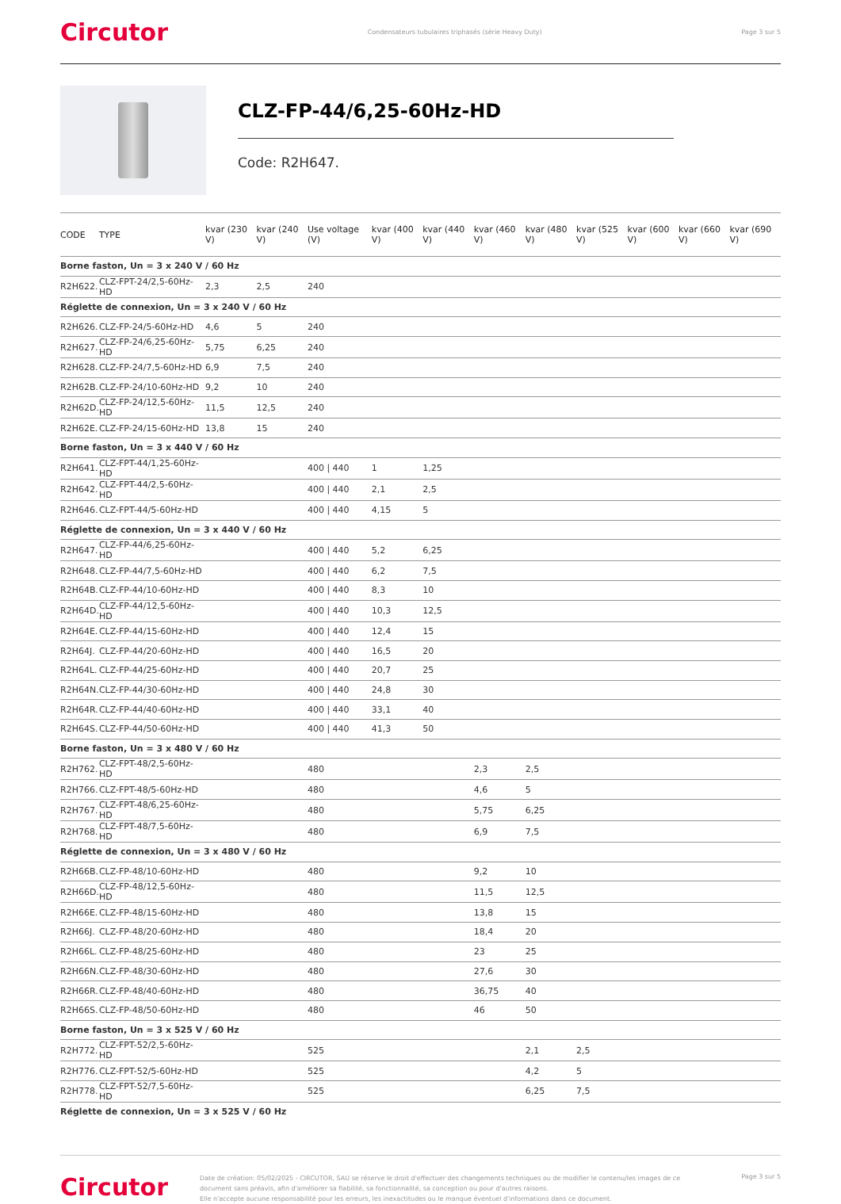Circutor Condensateurs tubulaires triphasés (série Heavy Duty) Page 3 sur 5
CLZ-FP-44/6,25-60Hz-HD
Code: R2H647.
| CODE | TYPE | kvar (230 V) | kvar (240 V) | Use voltage (V) | kvar (400 V) | kvar (440 V) | kvar (460 V) | kvar (480 V) | kvar (525 V) | kvar (600 V) | kvar (660 V) | kvar (690 V) |
| --- | --- | --- | --- | --- | --- | --- | --- | --- | --- | --- | --- | --- |
| Borne faston, Un = 3 x 240 V / 60 Hz | | | | | | | | | | | | |
| R2H622. | CLZ-FPT-24/2,5-60Hz-HD | 2,3 | 2,5 | 240 | | | | | | | | |
| Réglette de connexion, Un = 3 x 240 V / 60 Hz | | | | | | | | | | | | |
| R2H626. | CLZ-FP-24/5-60Hz-HD | 4,6 | 5 | 240 | | | | | | | | |
| R2H627. | CLZ-FP-24/6,25-60Hz-HD | 5,75 | 6,25 | 240 | | | | | | | | |
| R2H628. | CLZ-FP-24/7,5-60Hz-HD | 6,9 | 7,5 | 240 | | | | | | | | |
| R2H62B. | CLZ-FP-24/10-60Hz-HD | 9,2 | 10 | 240 | | | | | | | | |
| R2H62D. | CLZ-FP-24/12,5-60Hz-HD | 11,5 | 12,5 | 240 | | | | | | | | |
| R2H62E. | CLZ-FP-24/15-60Hz-HD | 13,8 | 15 | 240 | | | | | | | | |
| Borne faston, Un = 3 x 440 V / 60 Hz | | | | | | | | | | | | |
| R2H641. | CLZ-FPT-44/1,25-60Hz-HD | | | 400 / 440 | 1 | 1,25 | | | | | | |
| R2H642. | CLZ-FPT-44/2,5-60Hz-HD | | | 400 / 440 | 2,1 | 2,5 | | | | | | |
| R2H646. | CLZ-FPT-44/5-60Hz-HD | | | 400 / 440 | 4,15 | 5 | | | | | | |
| Réglette de connexion, Un = 3 x 440 V / 60 Hz | | | | | | | | | | | | |
| R2H647. | CLZ-FP-44/6,25-60Hz-HD | | | 400 / 440 | 5,2 | 6,25 | | | | | | |
| R2H648. | CLZ-FP-44/7,5-60Hz-HD | | | 400 / 440 | 6,2 | 7,5 | | | | | | |
| R2H64B. | CLZ-FP-44/10-60Hz-HD | | | 400 / 440 | 8,3 | 10 | | | | | | |
| R2H64D. | CLZ-FP-44/12,5-60Hz-HD | | | 400 / 440 | 10,3 | 12,5 | | | | | | |
| R2H64E. | CLZ-FP-44/15-60Hz-HD | | | 400 / 440 | 12,4 | 15 | | | | | | |
| R2H64J. | CLZ-FP-44/20-60Hz-HD | | | 400 / 440 | 16,5 | 20 | | | | | | |
| R2H64L. | CLZ-FP-44/25-60Hz-HD | | | 400 / 440 | 20,7 | 25 | | | | | | |
| R2H64N. | CLZ-FP-44/30-60Hz-HD | | | 400 / 440 | 24,8 | 30 | | | | | | |
| R2H64R. | CLZ-FP-44/40-60Hz-HD | | | 400 / 440 | 33,1 | 40 | | | | | | |
| R2H64S. | CLZ-FP-44/50-60Hz-HD | | | 400 / 440 | 41,3 | 50 | | | | | | |
| Borne faston, Un = 3 x 480 V / 60 Hz | | | | | | | | | | | | |
| R2H762. | CLZ-FPT-48/2,5-60Hz-HD | | | 480 | | | 2,3 | 2,5 | | | | |
| R2H766. | CLZ-FPT-48/5-60Hz-HD | | | 480 | | | 4,6 | 5 | | | | |
| R2H767. | CLZ-FPT-48/6,25-60Hz-HD | | | 480 | | | 5,75 | 6,25 | | | | |
| R2H768. | CLZ-FPT-48/7,5-60Hz-HD | | | 480 | | | 6,9 | 7,5 | | | | |
| Réglette de connexion, Un = 3 x 480 V / 60 Hz | | | | | | | | | | | | |
| R2H66B. | CLZ-FP-48/10-60Hz-HD | | | 480 | | | 9,2 | 10 | | | | |
| R2H66D. | CLZ-FP-48/12,5-60Hz-HD | | | 480 | | | 11,5 | 12,5 | | | | |
| R2H66E. | CLZ-FP-48/15-60Hz-HD | | | 480 | | | 13,8 | 15 | | | | |
| R2H66J. | CLZ-FP-48/20-60Hz-HD | | | 480 | | | 18,4 | 20 | | | | |
| R2H66L. | CLZ-FP-48/25-60Hz-HD | | | 480 | | | 23 | 25 | | | | |
| R2H66N. | CLZ-FP-48/30-60Hz-HD | | | 480 | | | 27,6 | 30 | | | | |
| R2H66R. | CLZ-FP-48/40-60Hz-HD | | | 480 | | | 36,75 | 40 | | | | |
| R2H66S. | CLZ-FP-48/50-60Hz-HD | | | 480 | | | 46 | 50 | | | | |
| Borne faston, Un = 3 x 525 V / 60 Hz | | | | | | | | | | | | |
| R2H772. | CLZ-FPT-52/2,5-60Hz-HD | | | 525 | | | | 2,1 | 2,5 | | | |
| R2H776. | CLZ-FPT-52/5-60Hz-HD | | | 525 | | | | 4,2 | 5 | | | |
| R2H778. | CLZ-FPT-52/7,5-60Hz-HD | | | 525 | | | | 6,25 | 7,5 | | | |
| Réglette de connexion, Un = 3 x 525 V / 60 Hz | | | | | | | | | | | | |
Circutor
Date de création: 05/02/2025 - CIRCUTOR, SAU se réserve le droit d'effectuer des changements techniques ou de modifier le contenu/les images de ce document sans préavis, afin d'améliorer sa fiabilité, sa fonctionnalité, sa conception ou pour d'autres raisons.
Elle n'accepte aucune responsabilité pour les erreurs, les inexactitudes ou le manque éventuel d'informations dans ce document.
Page 3 sur 5